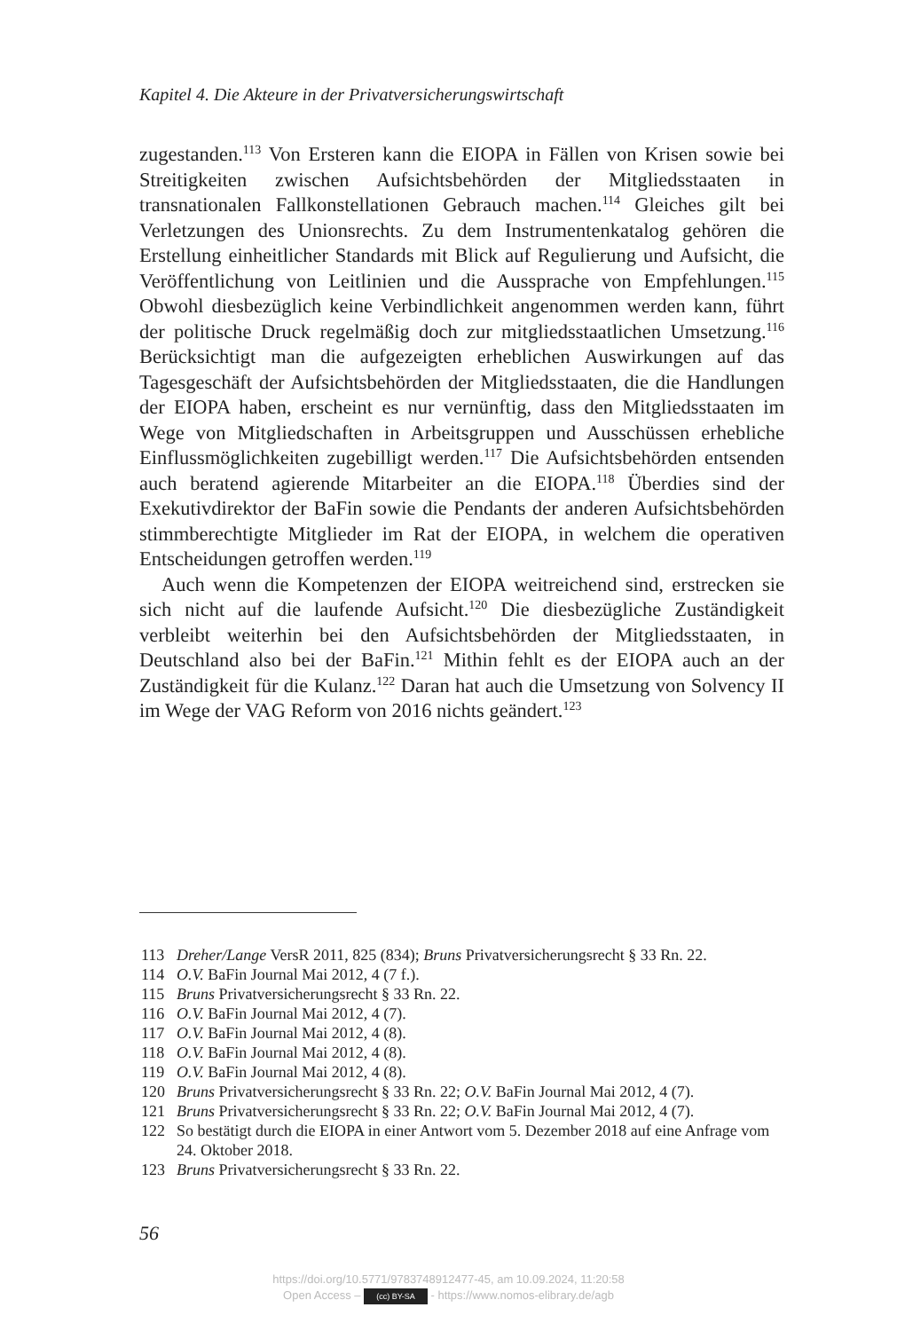Kapitel 4. Die Akteure in der Privatversicherungswirtschaft
zugestanden.<sup>113</sup> Von Ersteren kann die EIOPA in Fällen von Krisen sowie bei Streitigkeiten zwischen Aufsichtsbehörden der Mitgliedsstaaten in transnationalen Fallkonstellationen Gebrauch machen.<sup>114</sup> Gleiches gilt bei Verletzungen des Unionsrechts. Zu dem Instrumentenkatalog gehören die Erstellung einheitlicher Standards mit Blick auf Regulierung und Aufsicht, die Veröffentlichung von Leitlinien und die Aussprache von Empfehlungen.<sup>115</sup> Obwohl diesbezüglich keine Verbindlichkeit angenommen werden kann, führt der politische Druck regelmäßig doch zur mitgliedsstaatlichen Umsetzung.<sup>116</sup> Berücksichtigt man die aufgezeigten erheblichen Auswirkungen auf das Tagesgeschäft der Aufsichtsbehörden der Mitgliedsstaaten, die die Handlungen der EIOPA haben, erscheint es nur vernünftig, dass den Mitgliedsstaaten im Wege von Mitgliedschaften in Arbeitsgruppen und Ausschüssen erhebliche Einflussmöglichkeiten zugebilligt werden.<sup>117</sup> Die Aufsichtsbehörden entsenden auch beratend agierende Mitarbeiter an die EIOPA.<sup>118</sup> Überdies sind der Exekutivdirektor der BaFin sowie die Pendants der anderen Aufsichtsbehörden stimmberechtigte Mitglieder im Rat der EIOPA, in welchem die operativen Entscheidungen getroffen werden.<sup>119</sup>
Auch wenn die Kompetenzen der EIOPA weitreichend sind, erstrecken sie sich nicht auf die laufende Aufsicht.<sup>120</sup> Die diesbezügliche Zuständigkeit verbleibt weiterhin bei den Aufsichtsbehörden der Mitgliedsstaaten, in Deutschland also bei der BaFin.<sup>121</sup> Mithin fehlt es der EIOPA auch an der Zuständigkeit für die Kulanz.<sup>122</sup> Daran hat auch die Umsetzung von Solvency II im Wege der VAG Reform von 2016 nichts geändert.<sup>123</sup>
113 Dreher/Lange VersR 2011, 825 (834); Bruns Privatversicherungsrecht § 33 Rn. 22.
114 O.V. BaFin Journal Mai 2012, 4 (7 f.).
115 Bruns Privatversicherungsrecht § 33 Rn. 22.
116 O.V. BaFin Journal Mai 2012, 4 (7).
117 O.V. BaFin Journal Mai 2012, 4 (8).
118 O.V. BaFin Journal Mai 2012, 4 (8).
119 O.V. BaFin Journal Mai 2012, 4 (8).
120 Bruns Privatversicherungsrecht § 33 Rn. 22; O.V. BaFin Journal Mai 2012, 4 (7).
121 Bruns Privatversicherungsrecht § 33 Rn. 22; O.V. BaFin Journal Mai 2012, 4 (7).
122 So bestätigt durch die EIOPA in einer Antwort vom 5. Dezember 2018 auf eine Anfrage vom 24. Oktober 2018.
123 Bruns Privatversicherungsrecht § 33 Rn. 22.
56
https://doi.org/10.5771/9783748912477-45, am 10.09.2024, 11:20:58
Open Access – (cc) BY-SA - https://www.nomos-elibrary.de/agb